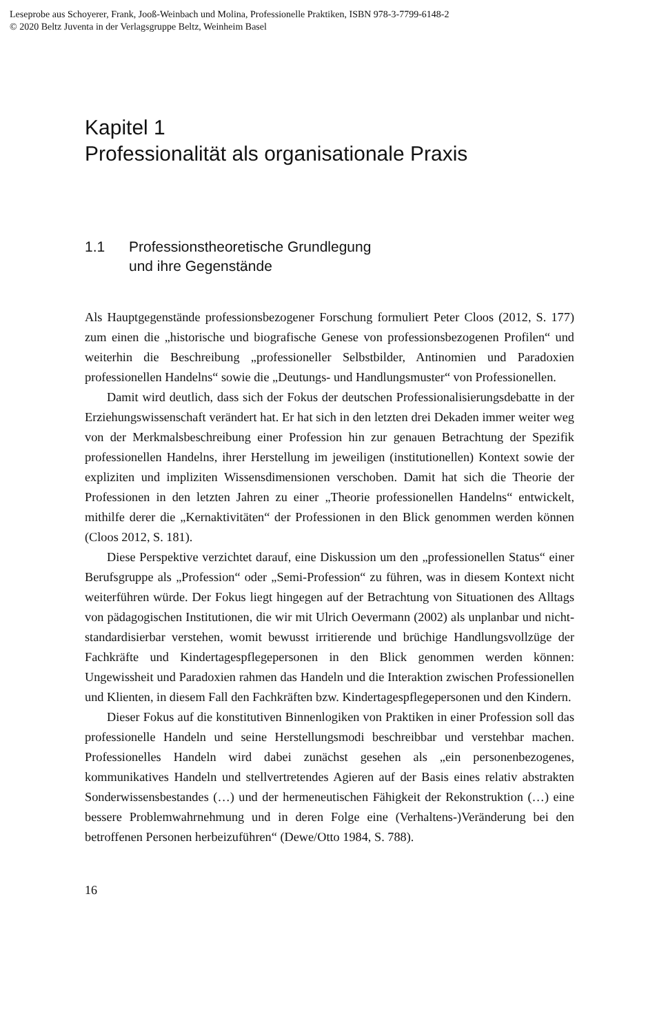Leseprobe aus Schoyerer, Frank, Jooß-Weinbach und Molina, Professionelle Praktiken, ISBN 978-3-7799-6148-2
© 2020 Beltz Juventa in der Verlagsgruppe Beltz, Weinheim Basel
Kapitel 1
Professionalität als organisationale Praxis
1.1 Professionstheoretische Grundlegung
und ihre Gegenstände
Als Hauptgegenstände professionsbezogener Forschung formuliert Peter Cloos (2012, S. 177) zum einen die „historische und biografische Genese von professionsbezogenen Profilen“ und weiterhin die Beschreibung „professioneller Selbstbilder, Antinomien und Paradoxien professionellen Handelns“ sowie die „Deutungs- und Handlungsmuster“ von Professionellen.
Damit wird deutlich, dass sich der Fokus der deutschen Professionalisierungsdebatte in der Erziehungswissenschaft verändert hat. Er hat sich in den letzten drei Dekaden immer weiter weg von der Merkmalsbeschreibung einer Profession hin zur genauen Betrachtung der Spezifik professionellen Handelns, ihrer Herstellung im jeweiligen (institutionellen) Kontext sowie der expliziten und impliziten Wissensdimensionen verschoben. Damit hat sich die Theorie der Professionen in den letzten Jahren zu einer „Theorie professionellen Handelns“ entwickelt, mithilfe derer die „Kernaktivitäten“ der Professionen in den Blick genommen werden können (Cloos 2012, S. 181).
Diese Perspektive verzichtet darauf, eine Diskussion um den „professionellen Status“ einer Berufsgruppe als „Profession“ oder „Semi-Profession“ zu führen, was in diesem Kontext nicht weiterführen würde. Der Fokus liegt hingegen auf der Betrachtung von Situationen des Alltags von pädagogischen Institutionen, die wir mit Ulrich Oevermann (2002) als unplanbar und nicht-standardisierbar verstehen, womit bewusst irritierende und brüchige Handlungsvollzüge der Fachkräfte und Kindertagespflegepersonen in den Blick genommen werden können: Ungewissheit und Paradoxien rahmen das Handeln und die Interaktion zwischen Professionellen und Klienten, in diesem Fall den Fachkräften bzw. Kindertagespflegepersonen und den Kindern.
Dieser Fokus auf die konstitutiven Binnenlogiken von Praktiken in einer Profession soll das professionelle Handeln und seine Herstellungsmodi beschreibbar und verstehbar machen. Professionelles Handeln wird dabei zunächst gesehen als „ein personenbezogenes, kommunikatives Handeln und stellvertretendes Agieren auf der Basis eines relativ abstrakten Sonderwissensbestandes (…) und der hermeneutischen Fähigkeit der Rekonstruktion (…) eine bessere Problemwahrnehmung und in deren Folge eine (Verhaltens-)Veränderung bei den betroffenen Personen herbeizuführen“ (Dewe/Otto 1984, S. 788).
16